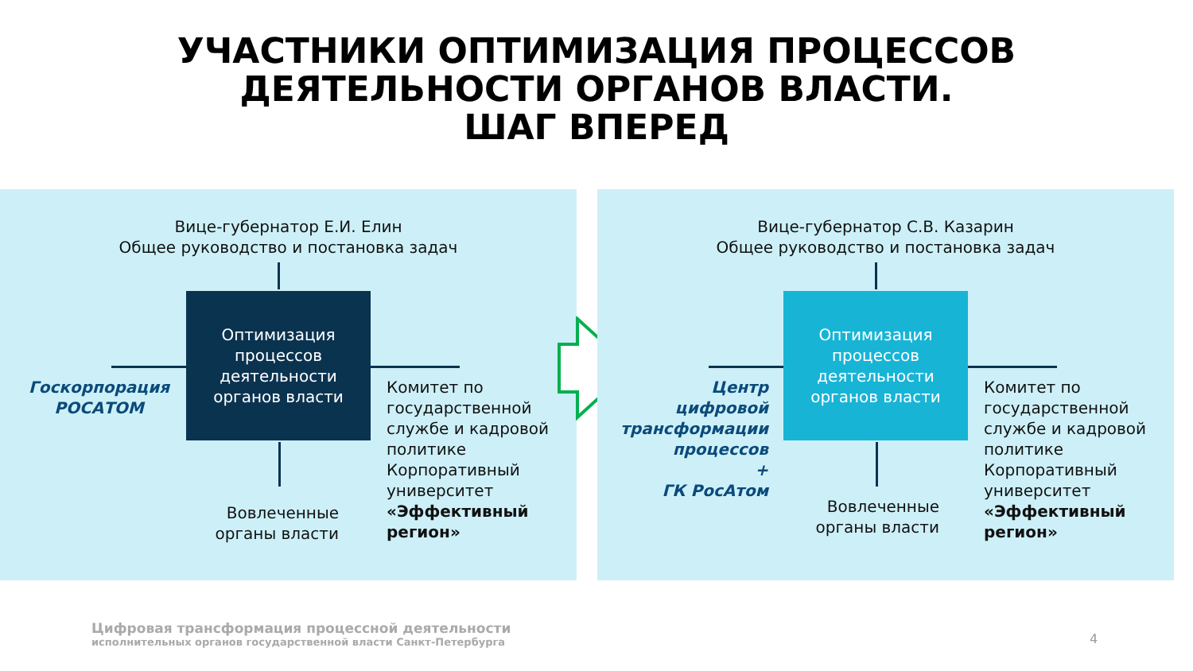УЧАСТНИКИ ОПТИМИЗАЦИЯ ПРОЦЕССОВ
ДЕЯТЕЛЬНОСТИ ОРГАНОВ ВЛАСТИ.
ШАГ ВПЕРЕД
Вице-губернатор Е.И. Елин
Общее руководство и постановка задач
Оптимизация процессов деятельности органов власти
Госкорпорация
РОСАТОМ
Комитет по
государственной
службе и кадровой
политике
Корпоративный
университет
«Эффективный
регион»
Вовлеченные органы власти
Вице-губернатор С.В. Казарин
Общее руководство и постановка задач
Оптимизация процессов деятельности органов власти
Центр
цифровой
трансформации
процессов
+
ГК РосАтом
Комитет по
государственной
службе и кадровой
политике
Корпоративный
университет
«Эффективный
регион»
Вовлеченные органы власти
Цифровая трансформация процессной деятельности
исполнительных органов государственной власти Санкт-Петербурга
4